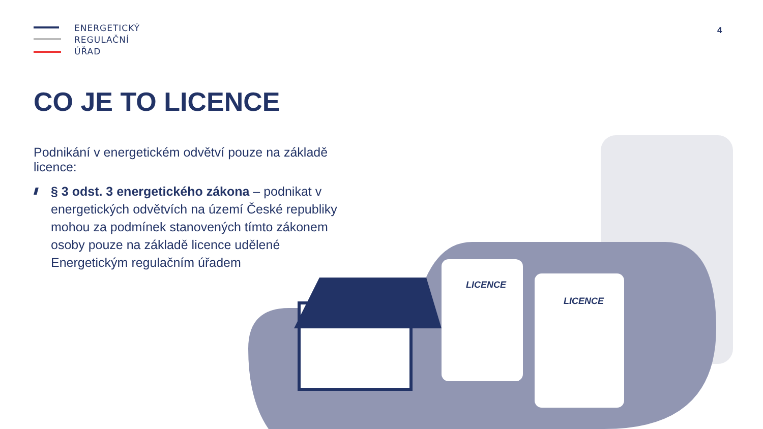ENERGETICKÝ
REGULAČNÍ
ÚŘAD
4
CO JE TO LICENCE
LICENCE
LICENCE
Podnikání v energetickém odvětví pouze na základě licence:
§ 3 odst. 3 energetického zákona – podnikat v energetických odvětvích na území České republiky mohou za podmínek stanovených tímto zákonem osoby pouze na základě licence udělené Energetickým regulačním úřadem